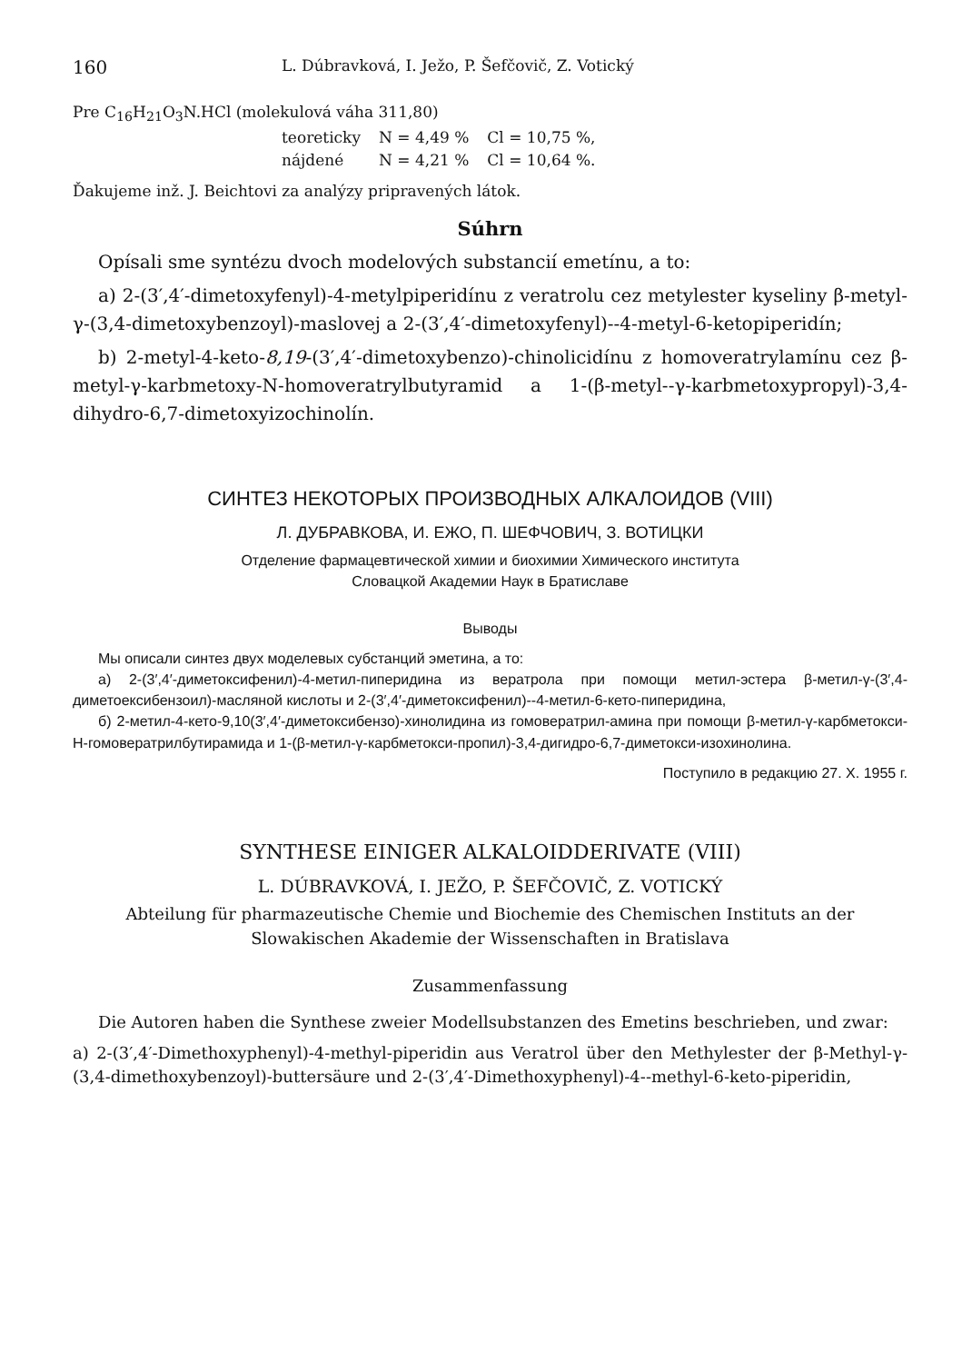160 L. Dúbravková, I. Ježo, P. Šefčovič, Z. Votický
Pre C<sub>16</sub>H<sub>21</sub>O<sub>3</sub>N.HCl (molekulová váha 311,80)
| teoreticky | N = 4,49 % | Cl = 10,75 %, |
| nájdené | N = 4,21 % | Cl = 10,64 %. |
Ďakujeme inž. J. Beichtovi za analýzy pripravených látok.
Súhrn
Opísali sme syntézu dvoch modelových substancií emetínu, a to:
a) 2-(3′,4′-dimetoxyfenyl)-4-metylpiperidínu z veratrolu cez metylester kyseliny β-metyl-γ-(3,4-dimetoxybenzoyl)-maslovej a 2-(3′,4′-dimetoxyfenyl)--4-metyl-6-ketopiperidín;
b) 2-metyl-4-keto-8,19-(3′,4′-dimetoxybenzo)-chinolicidínu z homoveratrylamínu cez β-metyl-γ-karbmetoxy-N-homoveratrylbutyramid a 1-(β-metyl--γ-karbmetoxypropyl)-3,4-dihydro-6,7-dimetoxyizochinolín.
СИНТЕЗ НЕКОТОРЫХ ПРОИЗВОДНЫХ АЛКАЛОИДОВ (VIII)
Л. ДУБРАВКОВА, И. ЕЖО, П. ШЕФЧОВИЧ, З. ВОТИЦКИ
Отделение фармацевтической химии и биохимии Химического института
Словацкой Академии Наук в Братиславе
Выводы
Мы описали синтез двух моделевых субстанций эметина, а то:
а) 2-(3′,4′-диметоксифенил)-4-метил-пиперидина из вератрола при помощи метил-эстера β-метил-γ-(3′,4-диметоексибензоил)-масляной кислоты и 2-(3′,4′-диметоксифенил)--4-метил-6-кето-пиперидина,
б) 2-метил-4-кето-9,10(3′,4′-диметоксибензо)-хинолидина из гомовератрил-амина при помощи β-метил-γ-карбметокси-Н-гомовератрилбутирамида и 1-(β-метил-γ-карбметокси-пропил)-3,4-дигидро-6,7-диметокси-изохинолина.
Поступило в редакцию 27. X. 1955 г.
SYNTHESE EINIGER ALKALOIDDERIVATE (VIII)
L. DÚBRAVKOVÁ, I. JEŽO, P. ŠEFČOVIČ, Z. VOTICKÝ
Abteilung für pharmazeutische Chemie und Biochemie des Chemischen Instituts an der Slowakischen Akademie der Wissenschaften in Bratislava
Zusammenfassung
Die Autoren haben die Synthese zweier Modellsubstanzen des Emetins beschrieben, und zwar:
a) 2-(3′,4′-Dimethoxyphenyl)-4-methyl-piperidin aus Veratrol über den Methylester der β-Methyl-γ-(3,4-dimethoxybenzoyl)-buttersäure und 2-(3′,4′-Dimethoxyphenyl)-4--methyl-6-keto-piperidin,